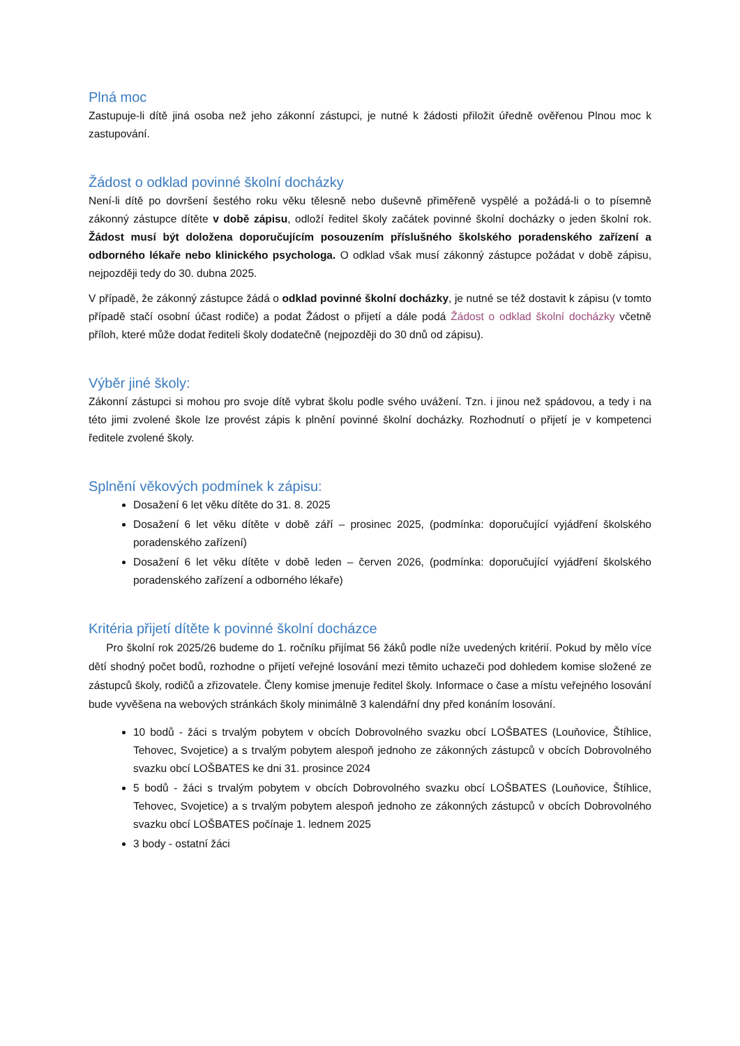Plná moc
Zastupuje-li dítě jiná osoba než jeho zákonní zástupci, je nutné k žádosti přiložit úředně ověřenou Plnou moc k zastupování.
Žádost o odklad povinné školní docházky
Není-li dítě po dovršení šestého roku věku tělesně nebo duševně přiměřeně vyspělé a požádá-li o to písemně zákonný zástupce dítěte v době zápisu, odloží ředitel školy začátek povinné školní docházky o jeden školní rok. Žádost musí být doložena doporučujícím posouzením příslušného školského poradenského zařízení a odborného lékaře nebo klinického psychologa. O odklad však musí zákonný zástupce požádat v době zápisu, nejpozději tedy do 30. dubna 2025.
V případě, že zákonný zástupce žádá o odklad povinné školní docházky, je nutné se též dostavit k zápisu (v tomto případě stačí osobní účast rodiče) a podat Žádost o přijetí a dále podá Žádost o odklad školní docházky včetně příloh, které může dodat řediteli školy dodatečně (nejpozději do 30 dnů od zápisu).
Výběr jiné školy:
Zákonní zástupci si mohou pro svoje dítě vybrat školu podle svého uvážení. Tzn. i jinou než spádovou, a tedy i na této jimi zvolené škole lze provést zápis k plnění povinné školní docházky. Rozhodnutí o přijetí je v kompetenci ředitele zvolené školy.
Splnění věkových podmínek k zápisu:
Dosažení 6 let věku dítěte do 31. 8. 2025
Dosažení 6 let věku dítěte v době září – prosinec 2025, (podmínka: doporučující vyjádření školského poradenského zařízení)
Dosažení 6 let věku dítěte v době leden – červen 2026, (podmínka: doporučující vyjádření školského poradenského zařízení a odborného lékaře)
Kritéria přijetí dítěte k povinné školní docházce
Pro školní rok 2025/26 budeme do 1. ročníku přijímat 56 žáků podle níže uvedených kritérií. Pokud by mělo více dětí shodný počet bodů, rozhodne o přijetí veřejné losování mezi těmito uchazeči pod dohledem komise složené ze zástupců školy, rodičů a zřizovatele. Členy komise jmenuje ředitel školy. Informace o čase a místu veřejného losování bude vyvěšena na webových stránkách školy minimálně 3 kalendářní dny před konáním losování.
10 bodů - žáci s trvalým pobytem v obcích Dobrovolného svazku obcí LOŠBATES (Louňovice, Štíhlice, Tehovec, Svojetice) a s trvalým pobytem alespoň jednoho ze zákonných zástupců v obcích Dobrovolného svazku obcí LOŠBATES ke dni 31. prosince 2024
5 bodů - žáci s trvalým pobytem v obcích Dobrovolného svazku obcí LOŠBATES (Louňovice, Štíhlice, Tehovec, Svojetice) a s trvalým pobytem alespoň jednoho ze zákonných zástupců v obcích Dobrovolného svazku obcí LOŠBATES počínaje 1. lednem 2025
3 body - ostatní žáci